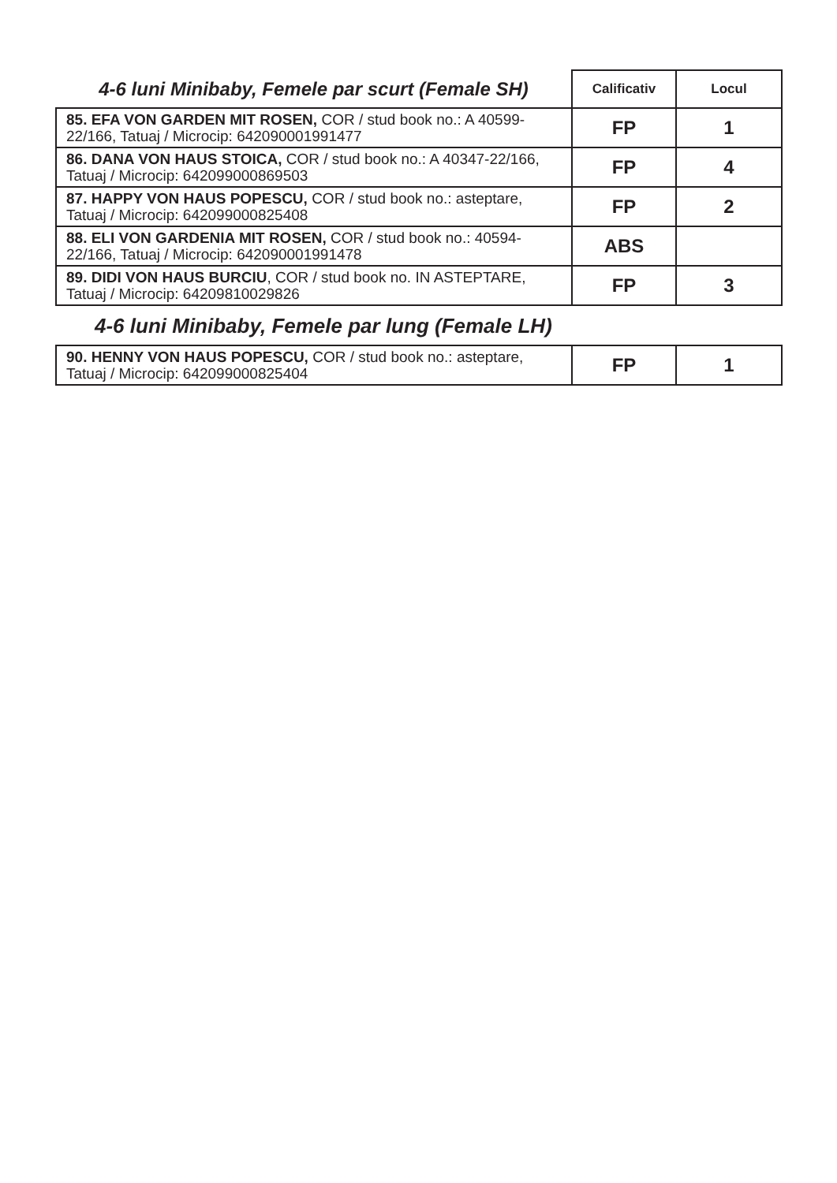| 4-6 luni Minibaby, Femele par scurt (Female SH) | Calificativ | Locul |
| --- | --- | --- |
| 85. EFA VON GARDEN MIT ROSEN, COR / stud book no.: A 40599-22/166, Tatuaj / Microcip: 642090001991477 | FP | 1 |
| 86. DANA VON HAUS STOICA, COR / stud book no.: A 40347-22/166, Tatuaj / Microcip: 642099000869503 | FP | 4 |
| 87. HAPPY VON HAUS POPESCU, COR / stud book no.: asteptare, Tatuaj / Microcip: 642099000825408 | FP | 2 |
| 88. ELI VON GARDENIA MIT ROSEN, COR / stud book no.: 40594-22/166, Tatuaj / Microcip: 642090001991478 | ABS | |
| 89. DIDI VON HAUS BURCIU , COR / stud book no. IN ASTEPTARE, Tatuaj / Microcip: 64209810029826 | FP | 3 |
4-6 luni Minibaby, Femele par lung (Female LH)
| 90. HENNY VON HAUS POPESCU, COR / stud book no.: asteptare, Tatuaj / Microcip: 642099000825404 | FP | 1 |